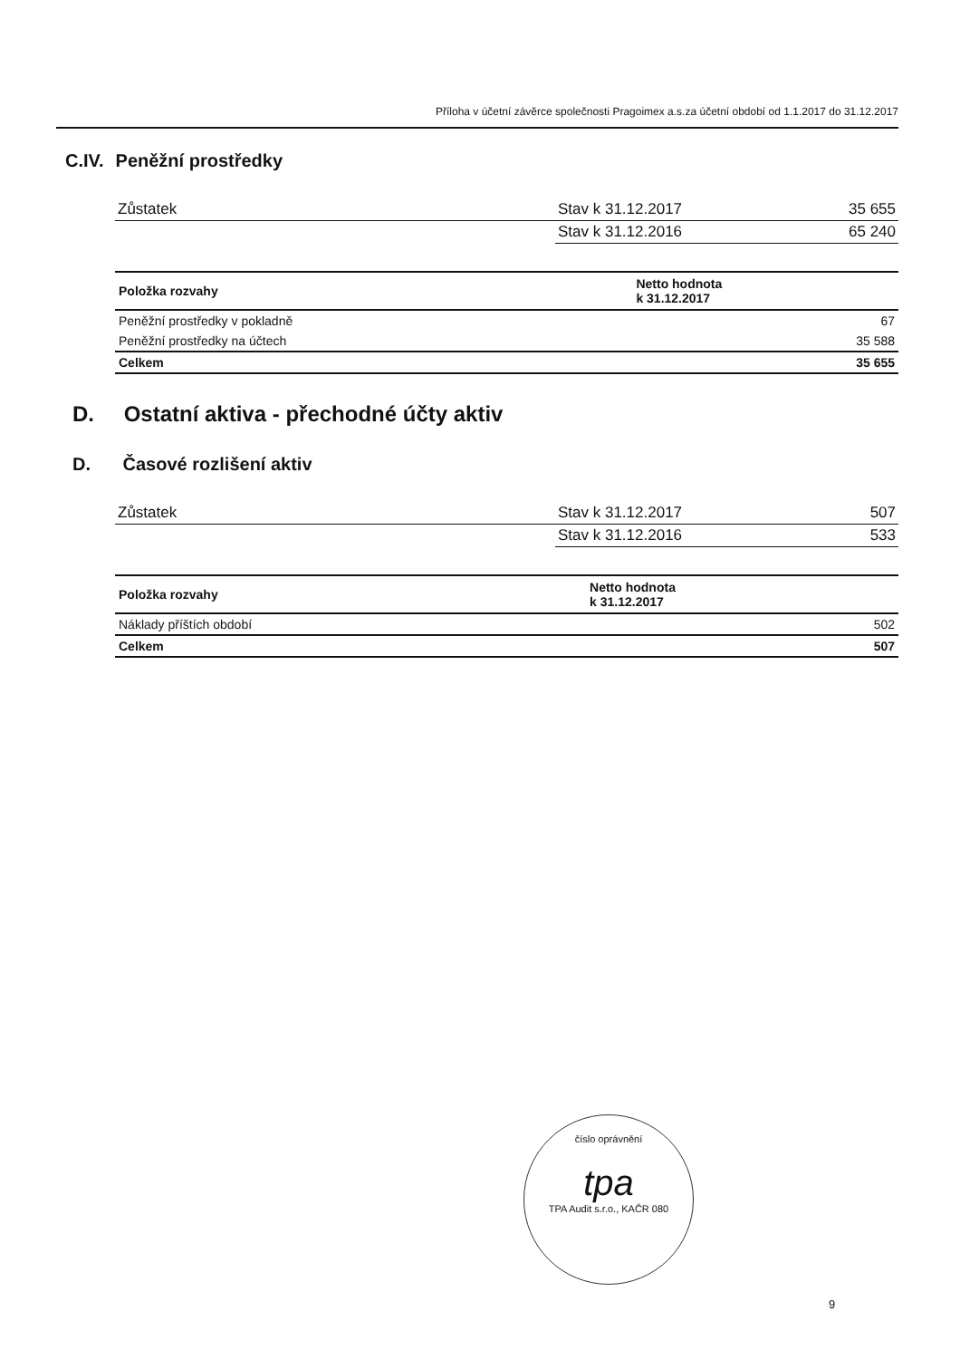Příloha v účetní závěrce společnosti Pragoimex a.s.za účetní období od 1.1.2017 do 31.12.2017
C.IV. Peněžní prostředky
| Zůstatek | Stav k 31.12.2017 | 35 655 |
| | Stav k 31.12.2016 | 65 240 |
| Položka rozvahy | Netto hodnota k 31.12.2017 |
| --- | --- |
| Peněžní prostředky v pokladně | 67 |
| Peněžní prostředky na účtech | 35 588 |
| Celkem | 35 655 |
D. Ostatní aktiva - přechodné účty aktiv
D. Časové rozlišení aktiv
| Zůstatek | Stav k 31.12.2017 | 507 |
| | Stav k 31.12.2016 | 533 |
| Položka rozvahy | Netto hodnota k 31.12.2017 |
| --- | --- |
| Náklady příštích období | 502 |
| Celkem | 507 |
číslo oprávnění
tpa
TPA Audit s.r.o., KAČR 080
9